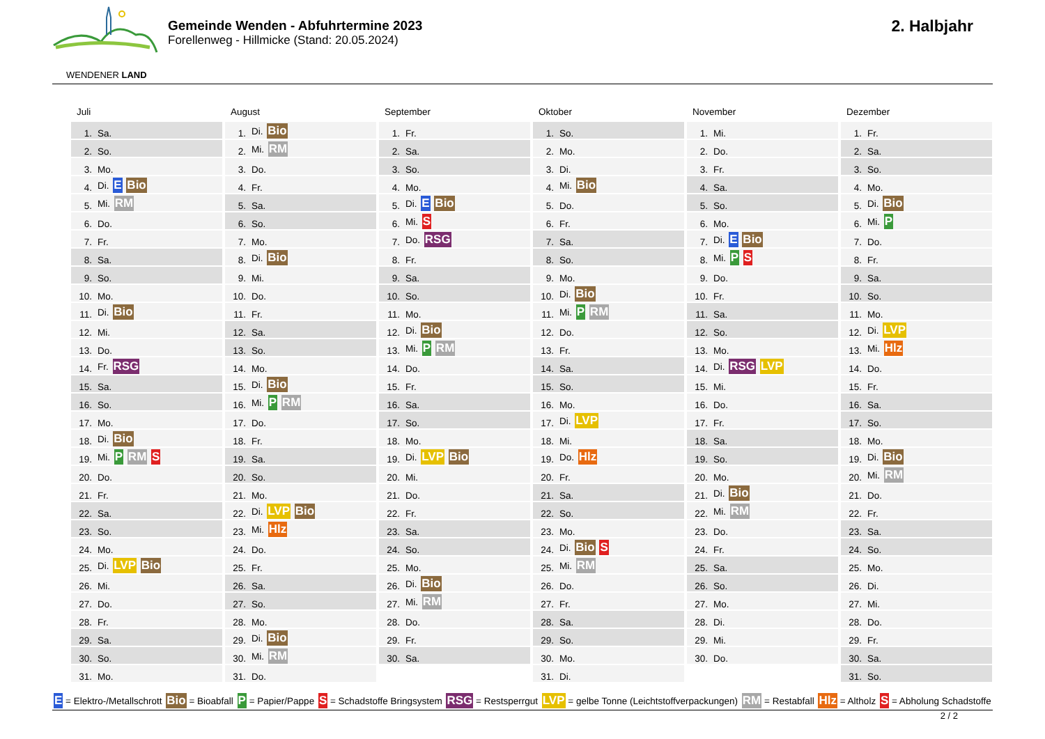WENDENER LAND
Gemeinde Wenden - Abfuhrtermine 2023
Forellenweg - Hillmicke (Stand: 20.05.2024)
2. Halbjahr
Juli
| 1. | Sa. |
| 2. | So. |
| 3. | Mo. |
| 4. | Di. E Bio |
| 5. | Mi. RM |
| 6. | Do. |
| 7. | Fr. |
| 8. | Sa. |
| 9. | So. |
| 10. | Mo. |
| 11. | Di. Bio |
| 12. | Mi. |
| 13. | Do. |
| 14. | Fr. RSG |
| 15. | Sa. |
| 16. | So. |
| 17. | Mo. |
| 18. | Di. Bio |
| 19. | Mi. P RM S |
| 20. | Do. |
| 21. | Fr. |
| 22. | Sa. |
| 23. | So. |
| 24. | Mo. |
| 25. | Di. LVP Bio |
| 26. | Mi. |
| 27. | Do. |
| 28. | Fr. |
| 29. | Sa. |
| 30. | So. |
| 31. | Mo. |
August
| 1. | Di. Bio |
| 2. | Mi. RM |
| 3. | Do. |
| 4. | Fr. |
| 5. | Sa. |
| 6. | So. |
| 7. | Mo. |
| 8. | Di. Bio |
| 9. | Mi. |
| 10. | Do. |
| 11. | Fr. |
| 12. | Sa. |
| 13. | So. |
| 14. | Mo. |
| 15. | Di. Bio |
| 16. | Mi. P RM |
| 17. | Do. |
| 18. | Fr. |
| 19. | Sa. |
| 20. | So. |
| 21. | Mo. |
| 22. | Di. LVP Bio |
| 23. | Mi. Hlz |
| 24. | Do. |
| 25. | Fr. |
| 26. | Sa. |
| 27. | So. |
| 28. | Mo. |
| 29. | Di. Bio |
| 30. | Mi. RM |
| 31. | Do. |
September
| 1. | Fr. |
| 2. | Sa. |
| 3. | So. |
| 4. | Mo. |
| 5. | Di. E Bio |
| 6. | Mi. S |
| 7. | Do. RSG |
| 8. | Fr. |
| 9. | Sa. |
| 10. | So. |
| 11. | Mo. |
| 12. | Di. Bio |
| 13. | Mi. P RM |
| 14. | Do. |
| 15. | Fr. |
| 16. | Sa. |
| 17. | So. |
| 18. | Mo. |
| 19. | Di. LVP Bio |
| 20. | Mi. |
| 21. | Do. |
| 22. | Fr. |
| 23. | Sa. |
| 24. | So. |
| 25. | Mo. |
| 26. | Di. Bio |
| 27. | Mi. RM |
| 28. | Do. |
| 29. | Fr. |
| 30. | Sa. |
Oktober
| 1. | So. |
| 2. | Mo. |
| 3. | Di. |
| 4. | Mi. Bio |
| 5. | Do. |
| 6. | Fr. |
| 7. | Sa. |
| 8. | So. |
| 9. | Mo. |
| 10. | Di. Bio |
| 11. | Mi. P RM |
| 12. | Do. |
| 13. | Fr. |
| 14. | Sa. |
| 15. | So. |
| 16. | Mo. |
| 17. | Di. LVP |
| 18. | Mi. |
| 19. | Do. Hlz |
| 20. | Fr. |
| 21. | Sa. |
| 22. | So. |
| 23. | Mo. |
| 24. | Di. Bio S |
| 25. | Mi. RM |
| 26. | Do. |
| 27. | Fr. |
| 28. | Sa. |
| 29. | So. |
| 30. | Mo. |
| 31. | Di. |
November
| 1. | Mi. |
| 2. | Do. |
| 3. | Fr. |
| 4. | Sa. |
| 5. | So. |
| 6. | Mo. |
| 7. | Di. E Bio |
| 8. | Mi. P S |
| 9. | Do. |
| 10. | Fr. |
| 11. | Sa. |
| 12. | So. |
| 13. | Mo. |
| 14. | Di. RSG LVP |
| 15. | Mi. |
| 16. | Do. |
| 17. | Fr. |
| 18. | Sa. |
| 19. | So. |
| 20. | Mo. |
| 21. | Di. Bio |
| 22. | Mi. RM |
| 23. | Do. |
| 24. | Fr. |
| 25. | Sa. |
| 26. | So. |
| 27. | Mo. |
| 28. | Di. |
| 29. | Mi. |
| 30. | Do. |
Dezember
| 1. | Fr. |
| 2. | Sa. |
| 3. | So. |
| 4. | Mo. |
| 5. | Di. Bio |
| 6. | Mi. P |
| 7. | Do. |
| 8. | Fr. |
| 9. | Sa. |
| 10. | So. |
| 11. | Mo. |
| 12. | Di. LVP |
| 13. | Mi. Hlz |
| 14. | Do. |
| 15. | Fr. |
| 16. | Sa. |
| 17. | So. |
| 18. | Mo. |
| 19. | Di. Bio |
| 20. | Mi. RM |
| 21. | Do. |
| 22. | Fr. |
| 23. | Sa. |
| 24. | So. |
| 25. | Mo. |
| 26. | Di. |
| 27. | Mi. |
| 28. | Do. |
| 29. | Fr. |
| 30. | Sa. |
| 31. | So. |
E = Elektro-/Metallschrott Bio = Bioabfall P = Papier/Pappe S = Schadstoffe Bringsystem RSG = Restsperrgut LVP = gelbe Tonne (Leichtstoffverpackungen) RM = Restabfall Hlz = Altholz S = Abholung Schadstoffe
2 / 2